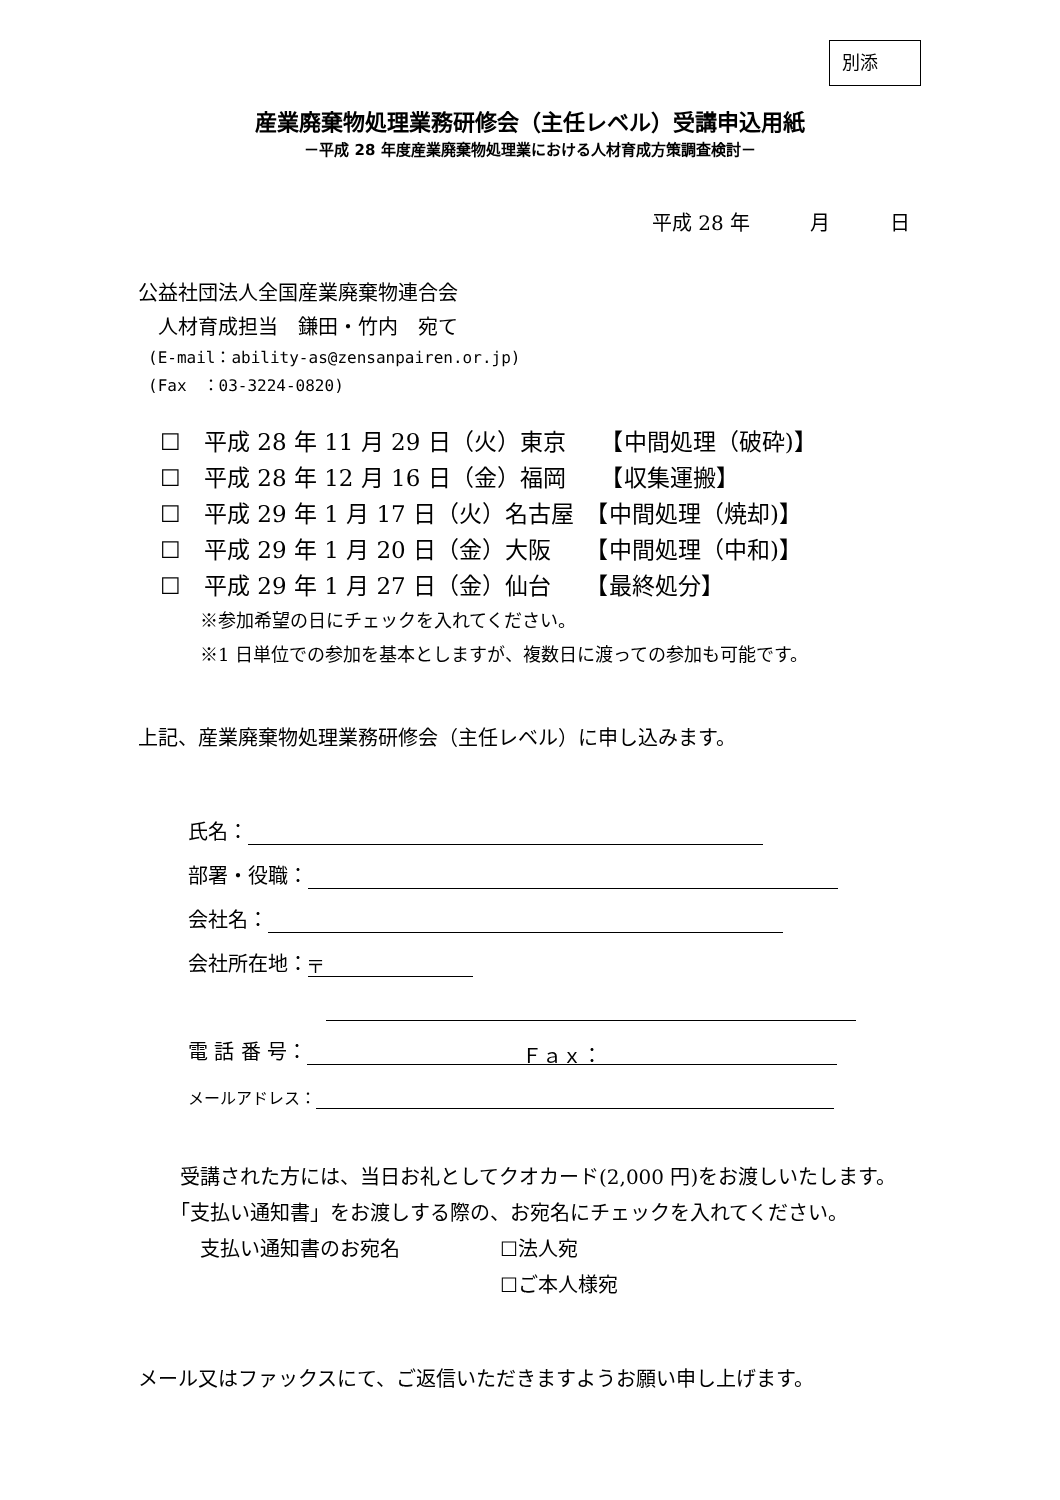別添
産業廃棄物処理業務研修会（主任レベル）受講申込用紙
－平成 28 年度産業廃棄物処理業における人材育成方策調査検討－
平成 28 年　　　月　　　日
公益社団法人全国産業廃棄物連合会
　人材育成担当　鎌田・竹内　宛て
(E-mail：ability-as@zensanpairen.or.jp)
(Fax　：03-3224-0820)
☐　平成 28 年 11 月 29 日（火）東京　　【中間処理（破砕)】
☐　平成 28 年 12 月 16 日（金）福岡　　【収集運搬】
☐　平成 29 年 1 月 17 日（火）名古屋　【中間処理（焼却)】
☐　平成 29 年 1 月 20 日（金）大阪　　【中間処理（中和)】
☐　平成 29 年 1 月 27 日（金）仙台　　【最終処分】
※参加希望の日にチェックを入れてください。
※1 日単位での参加を基本としますが、複数日に渡っての参加も可能です。
上記、産業廃棄物処理業務研修会（主任レベル）に申し込みます。
氏名：
部署・役職：
会社名：
会社所在地： 〒
電 話 番 号： Ｆａｘ：
メールアドレス：
　受講された方には、当日お礼としてクオカード(2,000 円)をお渡しいたします。
　「支払い通知書」をお渡しする際の、お宛名にチェックを入れてください。
　　支払い通知書のお宛名　　　　　☐法人宛
　　　　　　　　　　　　　　　　　☐ご本人様宛
メール又はファックスにて、ご返信いただきますようお願い申し上げます。